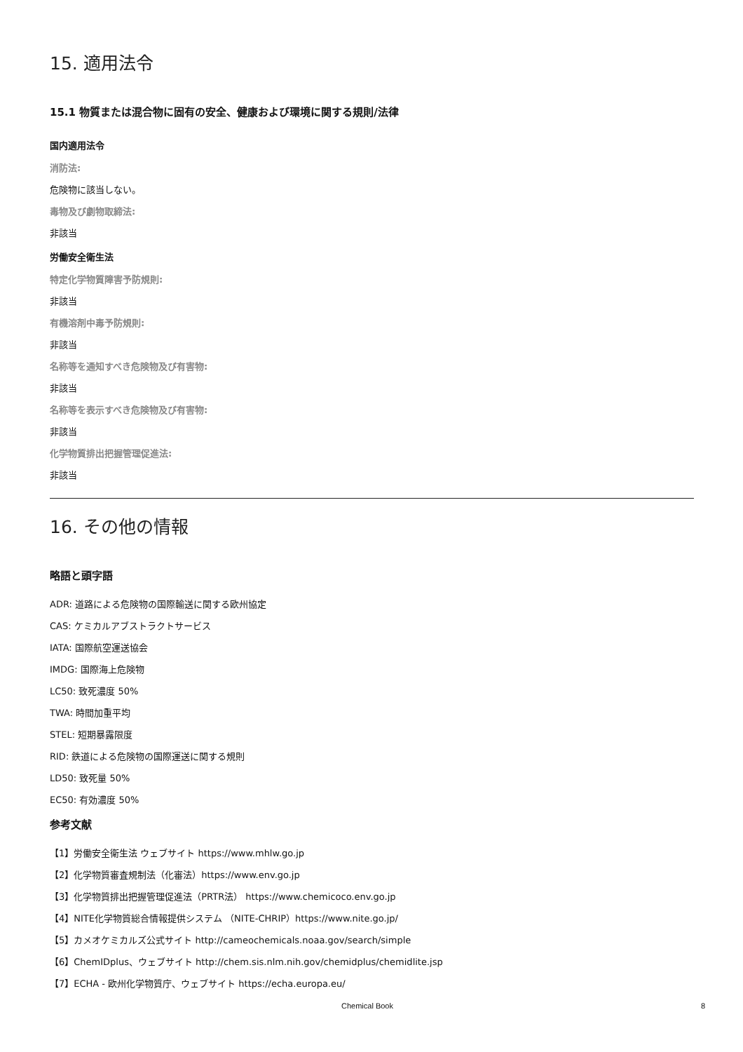15. 適用法令
15.1 物質または混合物に固有の安全、健康および環境に関する規則/法律
国内適用法令
消防法:
危険物に該当しない。
毒物及び劇物取締法:
非該当
労働安全衛生法
特定化学物質障害予防規則:
非該当
有機溶剤中毒予防規則:
非該当
名称等を通知すべき危険物及び有害物:
非該当
名称等を表示すべき危険物及び有害物:
非該当
化学物質排出把握管理促進法:
非該当
16. その他の情報
略語と頭字語
ADR: 道路による危険物の国際輸送に関する欧州協定
CAS: ケミカルアブストラクトサービス
IATA: 国際航空運送協会
IMDG: 国際海上危険物
LC50: 致死濃度 50%
TWA: 時間加重平均
STEL: 短期暴露限度
RID: 鉄道による危険物の国際運送に関する規則
LD50: 致死量 50%
EC50: 有効濃度 50%
参考文献
【1】労働安全衛生法 ウェブサイト https://www.mhlw.go.jp
【2】化学物質審査規制法（化審法）https://www.env.go.jp
【3】化学物質排出把握管理促進法（PRTR法） https://www.chemicoco.env.go.jp
【4】NITE化学物質総合情報提供システム （NITE-CHRIP）https://www.nite.go.jp/
【5】カメオケミカルズ公式サイト http://cameochemicals.noaa.gov/search/simple
【6】ChemIDplus、ウェブサイト http://chem.sis.nlm.nih.gov/chemidplus/chemidlite.jsp
【7】ECHA - 欧州化学物質庁、ウェブサイト https://echa.europa.eu/
Chemical Book 8